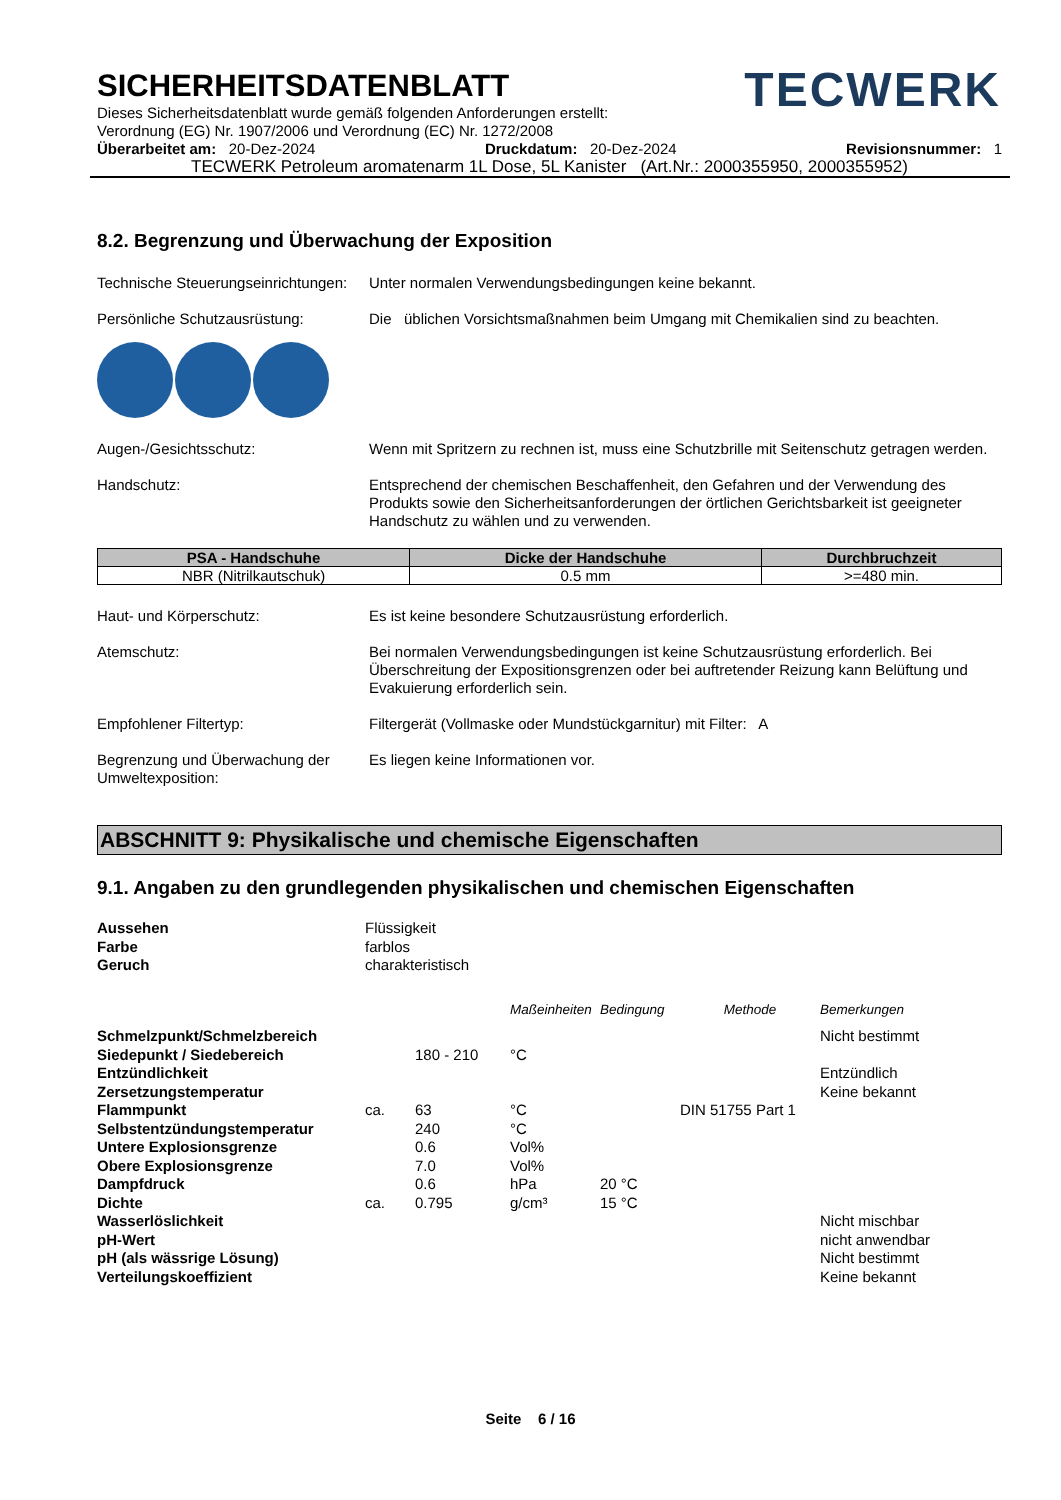TECWERK
SICHERHEITSDATENBLATT
Dieses Sicherheitsdatenblatt wurde gemäß folgenden Anforderungen erstellt:
Verordnung (EG) Nr. 1907/2006 und Verordnung (EC) Nr. 1272/2008
Überarbeitet am: 20-Dez-2024 Druckdatum: 20-Dez-2024 Revisionsnummer: 1
TECWERK Petroleum aromatenarm 1L Dose, 5L Kanister (Art.Nr.: 2000355950, 2000355952)
8.2. Begrenzung und Überwachung der Exposition
Technische Steuerungseinrichtungen:
Unter normalen Verwendungsbedingungen keine bekannt.
Persönliche Schutzausrüstung: Die üblichen Vorsichtsmaßnahmen beim Umgang mit Chemikalien sind zu beachten.
Augen-/Gesichtsschutz: Wenn mit Spritzern zu rechnen ist, muss eine Schutzbrille mit Seitenschutz getragen werden.
Handschutz: Entsprechend der chemischen Beschaffenheit, den Gefahren und der Verwendung des Produkts sowie den Sicherheitsanforderungen der örtlichen Gerichtsbarkeit ist geeigneter Handschutz zu wählen und zu verwenden.
| PSA - Handschuhe | Dicke der Handschuhe | Durchbruchzeit |
| --- | --- | --- |
| NBR (Nitrilkautschuk) | 0.5 mm | >=480 min. |
Haut- und Körperschutz: Es ist keine besondere Schutzausrüstung erforderlich.
Atemschutz: Bei normalen Verwendungsbedingungen ist keine Schutzausrüstung erforderlich. Bei Überschreitung der Expositionsgrenzen oder bei auftretender Reizung kann Belüftung und Evakuierung erforderlich sein.
Empfohlener Filtertyp: Filtergerät (Vollmaske oder Mundstückgarnitur) mit Filter: A
Begrenzung und Überwachung der Umweltexposition:
Es liegen keine Informationen vor.
ABSCHNITT 9: Physikalische und chemische Eigenschaften
9.1. Angaben zu den grundlegenden physikalischen und chemischen Eigenschaften
| Aussehen | Flüssigkeit | | | | | |
| Farbe | farblos | | | | | |
| Geruch | charakteristisch | | | | | |
| | | | Maßeinheiten | Bedingung | Methode | Bemerkungen |
| Schmelzpunkt/Schmelzbereich | | | | | | Nicht bestimmt |
| Siedepunkt / Siedebereich | | 180 - 210 | °C | | | |
| Entzündlichkeit | | | | | | Entzündlich |
| Zersetzungstemperatur | | | | | | Keine bekannt |
| Flammpunkt | ca. | 63 | °C | | DIN 51755 Part 1 | |
| Selbstentzündungstemperatur | | 240 | °C | | | |
| Untere Explosionsgrenze | | 0.6 | Vol% | | | |
| Obere Explosionsgrenze | | 7.0 | Vol% | | | |
| Dampfdruck | | 0.6 | hPa | 20 °C | | |
| Dichte | ca. | 0.795 | g/cm³ | 15 °C | | |
| Wasserlöslichkeit | | | | | | Nicht mischbar |
| pH-Wert | | | | | | nicht anwendbar |
| pH (als wässrige Lösung) | | | | | | Nicht bestimmt |
| Verteilungskoeffizient | | | | | | Keine bekannt |
Seite 6 / 16